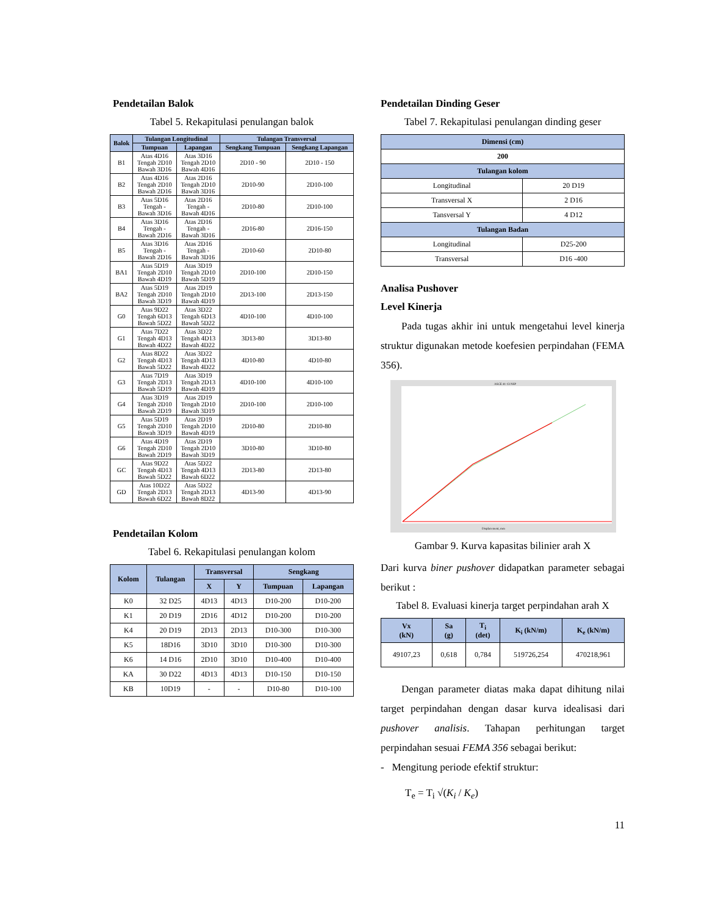Pendetailan Balok
Tabel 5. Rekapitulasi penulangan balok
| Balok | Tulangan Longitudinal | | Tulangan Transversal | |
| --- | --- | --- | --- | --- |
| | Tumpuan | Lapangan | Sengkang Tumpuan | Sengkang Lapangan |
| B1 | Atas 4D16 Tengah 2D10 Bawah 3D16 | Atas 3D16 Tengah 2D10 Bawah 4D16 | 2D10 - 90 | 2D10 - 150 |
| B2 | Atas 4D16 Tengah 2D10 Bawah 2D16 | Atas 2D16 Tengah 2D10 Bawah 3D16 | 2D10-90 | 2D10-100 |
| B3 | Atas 5D16 Tengah - Bawah 3D16 | Atas 2D16 Tengah - Bawah 4D16 | 2D10-80 | 2D10-100 |
| B4 | Atas 3D16 Tengah - Bawah 2D16 | Atas 2D16 Tengah - Bawah 3D16 | 2D16-80 | 2D16-150 |
| B5 | Atas 3D16 Tengah - Bawah 2D16 | Atas 2D16 Tengah - Bawah 3D16 | 2D10-60 | 2D10-80 |
| BA1 | Atas 5D19 Tengah 2D10 Bawah 4D19 | Atas 3D19 Tengah 2D10 Bawah 5D19 | 2D10-100 | 2D10-150 |
| BA2 | Atas 5D19 Tengah 2D10 Bawah 3D19 | Atas 2D19 Tengah 2D10 Bawah 4D19 | 2D13-100 | 2D13-150 |
| G0 | Atas 9D22 Tengah 6D13 Bawah 5D22 | Atas 3D22 Tengah 6D13 Bawah 5D22 | 4D10-100 | 4D10-100 |
| G1 | Atas 7D22 Tengah 4D13 Bawah 4D22 | Atas 3D22 Tengah 4D13 Bawah 4D22 | 3D13-80 | 3D13-80 |
| G2 | Atas 8D22 Tengah 4D13 Bawah 5D22 | Atas 3D22 Tengah 4D13 Bawah 4D22 | 4D10-80 | 4D10-80 |
| G3 | Atas 7D19 Tengah 2D13 Bawah 5D19 | Atas 3D19 Tengah 2D13 Bawah 4D19 | 4D10-100 | 4D10-100 |
| G4 | Atas 3D19 Tengah 2D10 Bawah 2D19 | Atas 2D19 Tengah 2D10 Bawah 3D19 | 2D10-100 | 2D10-100 |
| G5 | Atas 5D19 Tengah 2D10 Bawah 3D19 | Atas 2D19 Tengah 2D10 Bawah 4D19 | 2D10-80 | 2D10-80 |
| G6 | Atas 4D19 Tengah 2D10 Bawah 2D19 | Atas 2D19 Tengah 2D10 Bawah 3D19 | 3D10-80 | 3D10-80 |
| GC | Atas 9D22 Tengah 4D13 Bawah 5D22 | Atas 5D22 Tengah 4D13 Bawah 6D22 | 2D13-80 | 2D13-80 |
| GD | Atas 10D22 Tengah 2D13 Bawah 6D22 | Atas 5D22 Tengah 2D13 Bawah 8D22 | 4D13-90 | 4D13-90 |
Pendetailan Kolom
Tabel 6. Rekapitulasi penulangan kolom
| Kolom | Tulangan | Transversal | | Sengkang | |
| --- | --- | --- | --- | --- | --- |
| | | X | Y | Tumpuan | Lapangan |
| K0 | 32 D25 | 4D13 | 4D13 | D10-200 | D10-200 |
| K1 | 20 D19 | 2D16 | 4D12 | D10-200 | D10-200 |
| K4 | 20 D19 | 2D13 | 2D13 | D10-300 | D10-300 |
| K5 | 18D16 | 3D10 | 3D10 | D10-300 | D10-300 |
| K6 | 14 D16 | 2D10 | 3D10 | D10-400 | D10-400 |
| KA | 30 D22 | 4D13 | 4D13 | D10-150 | D10-150 |
| KB | 10D19 | - | - | D10-80 | D10-100 |
Pendetailan Dinding Geser
Tabel 7. Rekapitulasi penulangan dinding geser
| Dimensi (cm) | |
| --- | --- |
| 200 | |
| Tulangan kolom | |
| Longitudinal | 20 D19 |
| Transversal X | 2 D16 |
| Tansversal Y | 4 D12 |
| Tulangan Badan | |
| Longitudinal | D25-200 |
| Transversal | D16 -400 |
Analisa Pushover
Level Kinerja
  Pada tugas akhir ini untuk mengetahui level kinerja struktur digunakan metode koefesien perpindahan (FEMA 356).
ASCE 41-13 NSP
Displacement, mm
Gambar 9. Kurva kapasitas bilinier arah X
Dari kurva biner pushover didapatkan parameter sebagai berikut :
Tabel 8. Evaluasi kinerja target perpindahan arah X
| Vx (kN) | Sa (g) | T<sub>i</sub> (det) | K<sub>i</sub> (kN/m) | K<sub>e</sub> (kN/m) |
| --- | --- | --- | --- | --- |
| 49107,23 | 0,618 | 0,784 | 519726,254 | 470218,961 |
  Dengan parameter diatas maka dapat dihitung nilai target perpindahan dengan dasar kurva idealisasi dari pushover analisis. Tahapan perhitungan target perpindahan sesuai FEMA 356 sebagai berikut:
- Mengitung periode efektif struktur:
T<sub>e</sub> = T<sub>i</sub> √(K<sub>i</sub> / K<sub>e</sub>)
11